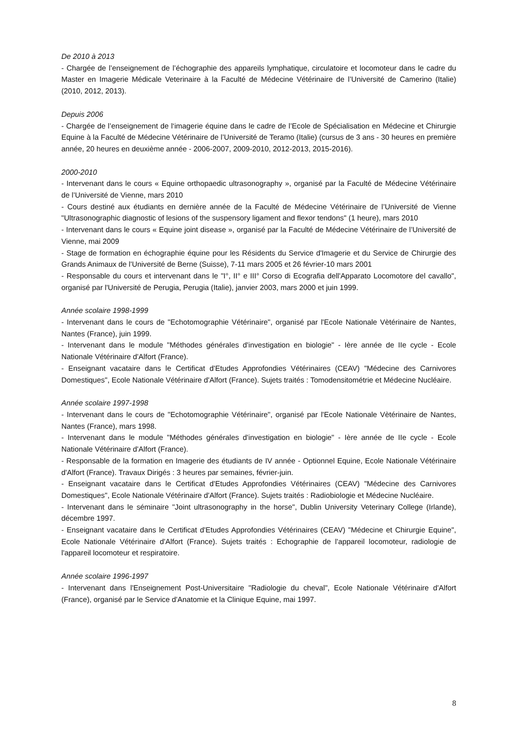De 2010 à 2013
- Chargée de l’enseignement de l’échographie des appareils lymphatique, circulatoire et locomoteur dans le cadre du Master en Imagerie Médicale Veterinaire à la Faculté de Médecine Vétérinaire de l’Université de Camerino (Italie) (2010, 2012, 2013).
Depuis 2006
- Chargée de l’enseignement de l‘imagerie équine dans le cadre de l’Ecole de Spécialisation en Médecine et Chirurgie Equine à la Faculté de Médecine Vétérinaire de l’Université de Teramo (Italie) (cursus de 3 ans - 30 heures en première année, 20 heures en deuxième année - 2006-2007, 2009-2010, 2012-2013, 2015-2016).
2000-2010
- Intervenant dans le cours « Equine orthopaedic ultrasonography », organisé par la Faculté de Médecine Vétérinaire de l’Université de Vienne, mars 2010
- Cours destiné aux étudiants en dernière année de la Faculté de Médecine Vétérinaire de l’Université de Vienne "Ultrasonographic diagnostic of lesions of the suspensory ligament and flexor tendons" (1 heure), mars 2010
- Intervenant dans le cours « Equine joint disease », organisé par la Faculté de Médecine Vétérinaire de l’Université de Vienne, mai 2009
- Stage de formation en échographie équine pour les Résidents du Service d'Imagerie et du Service de Chirurgie des Grands Animaux de l'Université de Berne (Suisse), 7-11 mars 2005 et 26 février-10 mars 2001
- Responsable du cours et intervenant dans le "I°, II° e III° Corso di Ecografia dell'Apparato Locomotore del cavallo", organisé par l'Université de Perugia, Perugia (Italie), janvier 2003, mars 2000 et juin 1999.
Année scolaire 1998-1999
- Intervenant dans le cours de "Echotomographie Vétérinaire", organisé par l'Ecole Nationale Vètérinaire de Nantes, Nantes (France), juin 1999.
- Intervenant dans le module "Méthodes générales d'investigation en biologie" - Ière année de IIe cycle - Ecole Nationale Vétérinaire d'Alfort (France).
- Enseignant vacataire dans le Certificat d'Etudes Approfondies Vétérinaires (CEAV) "Médecine des Carnivores Domestiques", Ecole Nationale Vétérinaire d'Alfort (France). Sujets traités : Tomodensitométrie et Médecine Nucléaire.
Année scolaire 1997-1998
- Intervenant dans le cours de "Echotomographie Vétérinaire", organisé par l'Ecole Nationale Vètérinaire de Nantes, Nantes (France), mars 1998.
- Intervenant dans le module "Méthodes générales d'investigation en biologie" - Ière année de IIe cycle - Ecole Nationale Vétérinaire d'Alfort (France).
- Responsable de la formation en Imagerie des étudiants de IV année - Optionnel Equine, Ecole Nationale Vétérinaire d'Alfort (France). Travaux Dirigés : 3 heures par semaines, février-juin.
- Enseignant vacataire dans le Certificat d'Etudes Approfondies Vétérinaires (CEAV) "Médecine des Carnivores Domestiques", Ecole Nationale Vétérinaire d'Alfort (France). Sujets traités : Radiobiologie et Médecine Nucléaire.
- Intervenant dans le séminaire "Joint ultrasonography in the horse", Dublin University Veterinary College (Irlande), décembre 1997.
- Enseignant vacataire dans le Certificat d'Etudes Approfondies Vétérinaires (CEAV) "Médecine et Chirurgie Equine", Ecole Nationale Vétérinaire d'Alfort (France). Sujets traités : Echographie de l'appareil locomoteur, radiologie de l'appareil locomoteur et respiratoire.
Année scolaire 1996-1997
- Intervenant dans l'Enseignement Post-Universitaire "Radiologie du cheval", Ecole Nationale Vétérinaire d'Alfort (France), organisé par le Service d'Anatomie et la Clinique Equine, mai 1997.
8